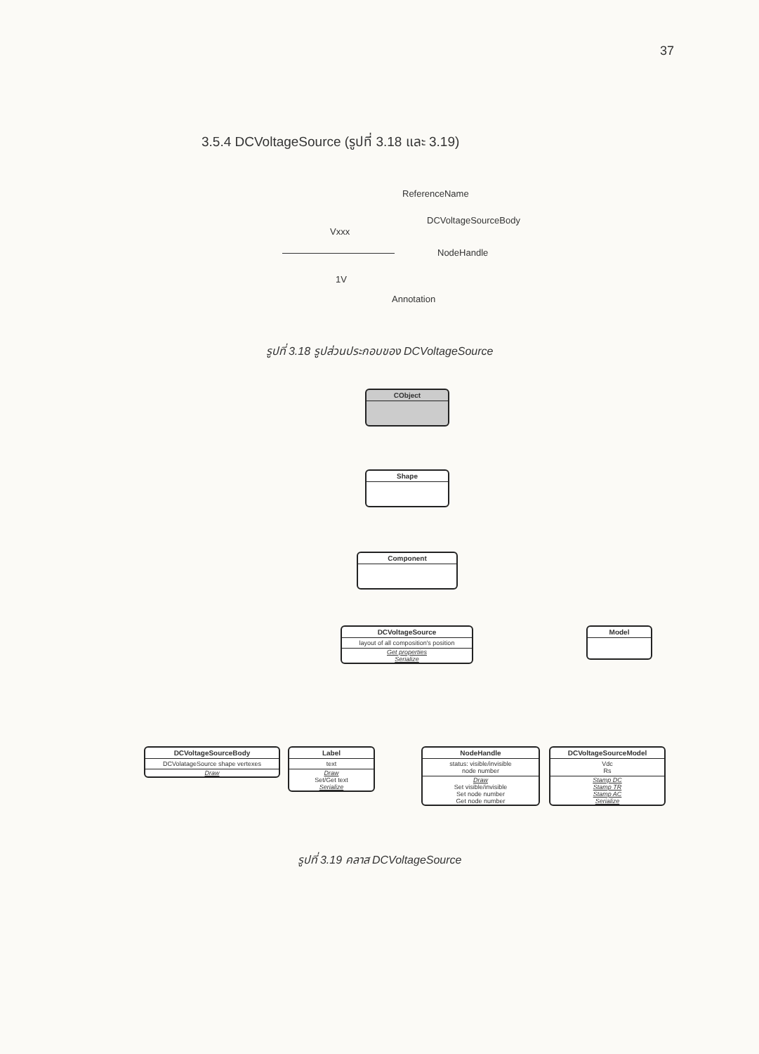37
3.5.4 DCVoltageSource (รูปที่ 3.18 และ 3.19)
ReferenceName
DCVoltageSourceBody
Vxxx
NodeHandle
1V
Annotation
รูปที่ 3.18 รูปส่วนประกอบของ DCVoltageSource
CObject
Shape
Component
DCVoltageSource
layout of all composition's position
Get properties
Serialize
Model
DCVoltageSourceBody
DCVolatageSource shape vertexes
Draw
Label
text
Draw
Set/Get text
Serialize
NodeHandle
status: visible/invisible
node number
Draw
Set visible/invisible
Set node number
Get node number
DCVoltageSourceModel
Vdc
Rs
Stamp DC
Stamp TR
Stamp AC
Serialize
รูปที่ 3.19 คลาส DCVoltageSource